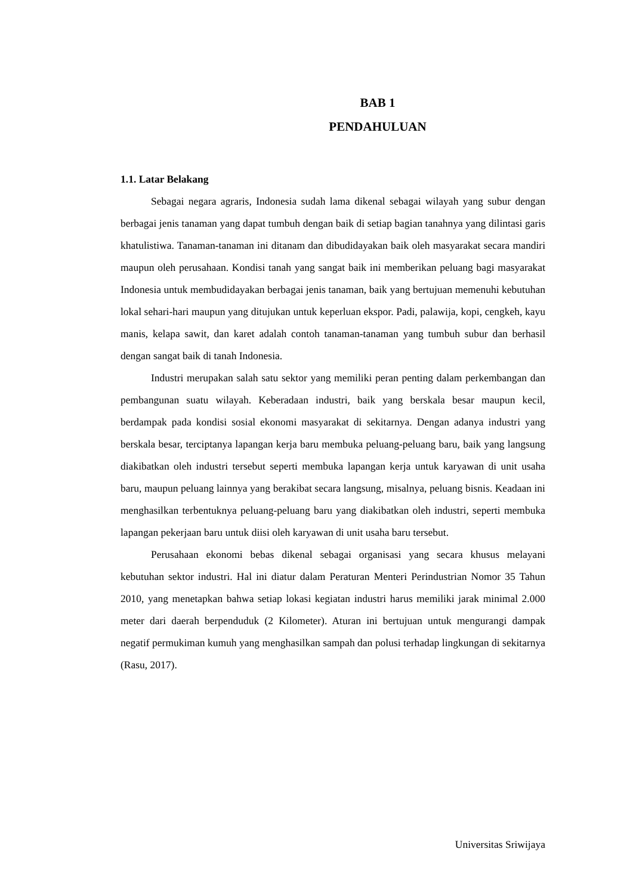BAB 1
PENDAHULUAN
1.1. Latar Belakang
Sebagai negara agraris, Indonesia sudah lama dikenal sebagai wilayah yang subur dengan berbagai jenis tanaman yang dapat tumbuh dengan baik di setiap bagian tanahnya yang dilintasi garis khatulistiwa. Tanaman-tanaman ini ditanam dan dibudidayakan baik oleh masyarakat secara mandiri maupun oleh perusahaan. Kondisi tanah yang sangat baik ini memberikan peluang bagi masyarakat Indonesia untuk membudidayakan berbagai jenis tanaman, baik yang bertujuan memenuhi kebutuhan lokal sehari-hari maupun yang ditujukan untuk keperluan ekspor. Padi, palawija, kopi, cengkeh, kayu manis, kelapa sawit, dan karet adalah contoh tanaman-tanaman yang tumbuh subur dan berhasil dengan sangat baik di tanah Indonesia.
Industri merupakan salah satu sektor yang memiliki peran penting dalam perkembangan dan pembangunan suatu wilayah. Keberadaan industri, baik yang berskala besar maupun kecil, berdampak pada kondisi sosial ekonomi masyarakat di sekitarnya. Dengan adanya industri yang berskala besar, terciptanya lapangan kerja baru membuka peluang-peluang baru, baik yang langsung diakibatkan oleh industri tersebut seperti membuka lapangan kerja untuk karyawan di unit usaha baru, maupun peluang lainnya yang berakibat secara langsung, misalnya, peluang bisnis. Keadaan ini menghasilkan terbentuknya peluang-peluang baru yang diakibatkan oleh industri, seperti membuka lapangan pekerjaan baru untuk diisi oleh karyawan di unit usaha baru tersebut.
Perusahaan ekonomi bebas dikenal sebagai organisasi yang secara khusus melayani kebutuhan sektor industri. Hal ini diatur dalam Peraturan Menteri Perindustrian Nomor 35 Tahun 2010, yang menetapkan bahwa setiap lokasi kegiatan industri harus memiliki jarak minimal 2.000 meter dari daerah berpenduduk (2 Kilometer). Aturan ini bertujuan untuk mengurangi dampak negatif permukiman kumuh yang menghasilkan sampah dan polusi terhadap lingkungan di sekitarnya (Rasu, 2017).
Universitas Sriwijaya